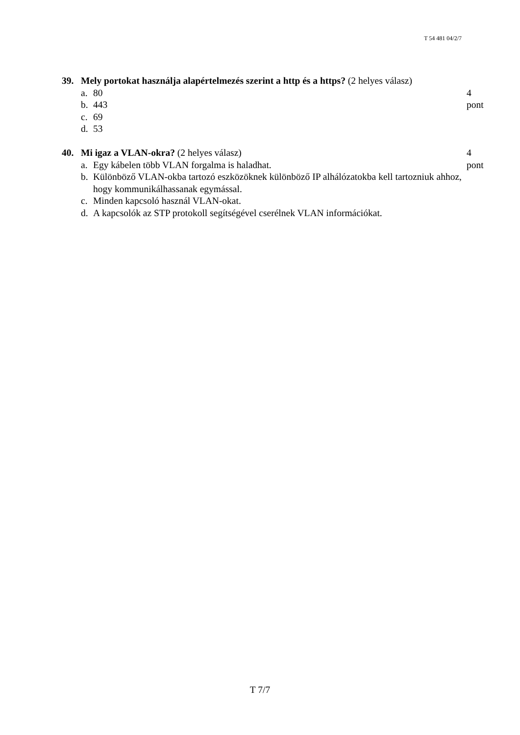T 54 481 04/2/7
39. Mely portokat használja alapértelmezés szerint a http és a https? (2 helyes válasz)
a. 80 4 pont
b. 443
c. 69
d. 53
40. Mi igaz a VLAN-okra? (2 helyes válasz) 4 pont
a. Egy kábelen több VLAN forgalma is haladhat.
b. Különböző VLAN-okba tartozó eszközöknek különböző IP alhálózatokba kell tartozniuk ahhoz, hogy kommunikálhassanak egymással.
c. Minden kapcsoló használ VLAN-okat.
d. A kapcsolók az STP protokoll segítségével cserélnek VLAN információkat.
T 7/7